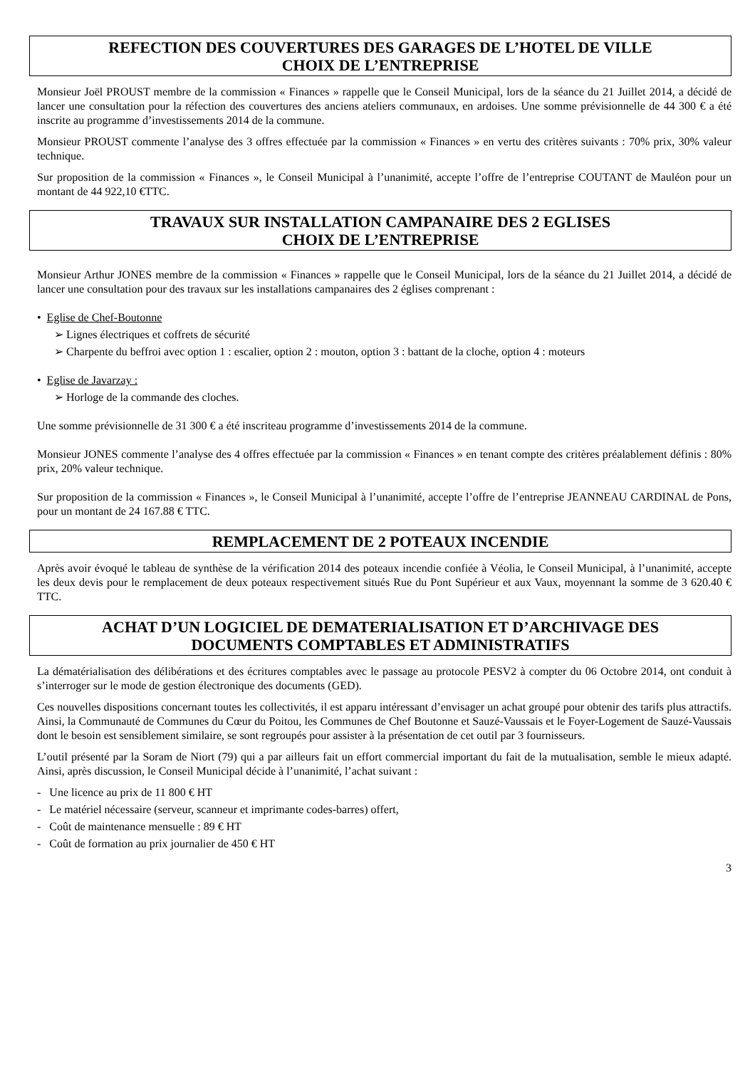REFECTION DES COUVERTURES DES GARAGES DE L’HOTEL DE VILLE
CHOIX DE L’ENTREPRISE
Monsieur Joël PROUST membre de la commission « Finances » rappelle que le Conseil Municipal, lors de la séance du 21 Juillet 2014, a décidé de lancer une consultation pour la réfection des couvertures des anciens ateliers communaux, en ardoises. Une somme prévisionnelle de 44 300 € a été inscrite au programme d’investissements 2014 de la commune.
Monsieur PROUST commente l’analyse des 3 offres effectuée par la commission « Finances » en vertu des critères suivants : 70% prix, 30% valeur technique.
Sur proposition de la commission « Finances », le Conseil Municipal à l’unanimité, accepte l’offre de l’entreprise COUTANT de Mauléon pour un montant de 44 922,10 €TTC.
TRAVAUX SUR INSTALLATION CAMPANAIRE DES 2 EGLISES
CHOIX DE L’ENTREPRISE
Monsieur Arthur JONES membre de la commission « Finances » rappelle que le Conseil Municipal, lors de la séance du 21 Juillet 2014, a décidé de lancer une consultation pour des travaux sur les installations campanaires des 2 églises comprenant :
• Eglise de Chef-Boutonne
➢ Lignes électriques et coffrets de sécurité
➢ Charpente du beffroi avec option 1 : escalier, option 2 : mouton, option 3 : battant de la cloche, option 4 : moteurs
• Eglise de Javarzay :
➢ Horloge de la commande des cloches.
Une somme prévisionnelle de 31 300 € a été inscriteau programme d’investissements 2014 de la commune.
Monsieur JONES commente l’analyse des 4 offres effectuée par la commission « Finances » en tenant compte des critères préalablement définis : 80% prix, 20% valeur technique.
Sur proposition de la commission « Finances », le Conseil Municipal à l’unanimité, accepte l’offre de l’entreprise JEANNEAU CARDINAL de Pons, pour un montant de 24 167.88 € TTC.
REMPLACEMENT DE 2 POTEAUX INCENDIE
Après avoir évoqué le tableau de synthèse de la vérification 2014 des poteaux incendie confiée à Véolia, le Conseil Municipal, à l’unanimité, accepte les deux devis pour le remplacement de deux poteaux respectivement situés Rue du Pont Supérieur et aux Vaux, moyennant la somme de 3 620.40 € TTC.
ACHAT D’UN LOGICIEL DE DEMATERIALISATION ET D’ARCHIVAGE DES
DOCUMENTS COMPTABLES ET ADMINISTRATIFS
La dématérialisation des délibérations et des écritures comptables avec le passage au protocole PESV2 à compter du 06 Octobre 2014, ont conduit à s’interroger sur le mode de gestion électronique des documents (GED).
Ces nouvelles dispositions concernant toutes les collectivités, il est apparu intéressant d’envisager un achat groupé pour obtenir des tarifs plus attractifs. Ainsi, la Communauté de Communes du Cœur du Poitou, les Communes de Chef Boutonne et Sauzé-Vaussais et le Foyer-Logement de Sauzé-Vaussais dont le besoin est sensiblement similaire, se sont regroupés pour assister à la présentation de cet outil par 3 fournisseurs.
L’outil présenté par la Soram de Niort (79) qui a par ailleurs fait un effort commercial important du fait de la mutualisation, semble le mieux adapté. Ainsi, après discussion, le Conseil Municipal décide à l’unanimité, l’achat suivant :
- Une licence au prix de 11 800 € HT
- Le matériel nécessaire (serveur, scanneur et imprimante codes-barres) offert,
- Coût de maintenance mensuelle : 89 € HT
- Coût de formation au prix journalier de 450 € HT
3